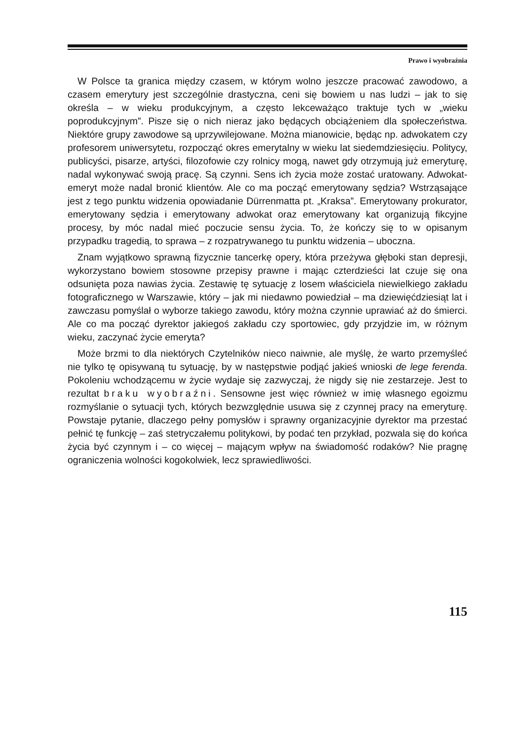Prawo i wyobraźnia
W Polsce ta granica między czasem, w którym wolno jeszcze pracować zawodowo, a czasem emerytury jest szczególnie drastyczna, ceni się bowiem u nas ludzi – jak to się określa – w wieku produkcyjnym, a często lekceważąco traktuje tych w „wieku poprodukcyjnym”. Pisze się o nich nieraz jako będących obciążeniem dla społeczeństwa. Niektóre grupy zawodowe są uprzywilejowane. Można mianowicie, będąc np. adwokatem czy profesorem uniwersytetu, rozpocząć okres emerytalny w wieku lat siedemdziesięciu. Politycy, publicyści, pisarze, artyści, filozofowie czy rolnicy mogą, nawet gdy otrzymują już emeryturę, nadal wykonywać swoją pracę. Są czynni. Sens ich życia może zostać uratowany. Adwokat-emeryt może nadal bronić klientów. Ale co ma począć emerytowany sędzia? Wstrząsające jest z tego punktu widzenia opowiadanie Dürrenmatta pt. „Kraksa”. Emerytowany prokurator, emerytowany sędzia i emerytowany adwokat oraz emerytowany kat organizują fikcyjne procesy, by móc nadal mieć poczucie sensu życia. To, że kończy się to w opisanym przypadku tragedią, to sprawa – z rozpatrywanego tu punktu widzenia – uboczna.
Znam wyjątkowo sprawną fizycznie tancerkę opery, która przeżywa głęboki stan depresji, wykorzystano bowiem stosowne przepisy prawne i mając czterdzieści lat czuje się ona odsunięta poza nawias życia. Zestawię tę sytuację z losem właściciela niewielkiego zakładu fotograficznego w Warszawie, który – jak mi niedawno powiedział – ma dziewięćdziesiąt lat i zawczasu pomyślał o wyborze takiego zawodu, który można czynnie uprawiać aż do śmierci. Ale co ma począć dyrektor jakiegoś zakładu czy sportowiec, gdy przyjdzie im, w różnym wieku, zaczynać życie emeryta?
Może brzmi to dla niektórych Czytelników nieco naiwnie, ale myślę, że warto przemyśleć nie tylko tę opisywaną tu sytuację, by w następstwie podjąć jakieś wnioski de lege ferenda. Pokoleniu wchodzącemu w życie wydaje się zazwyczaj, że nigdy się nie zestarzeje. Jest to rezultat braku wyobraźni. Sensowne jest więc również w imię własnego egoizmu rozmyślanie o sytuacji tych, których bezwzględnie usuwa się z czynnej pracy na emeryturę. Powstaje pytanie, dlaczego pełny pomysłów i sprawny organizacyjnie dyrektor ma przestać pełnić tę funkcję – zaś stetryczałemu politykowi, by podać ten przykład, pozwala się do końca życia być czynnym i – co więcej – mającym wpływ na świadomość rodaków? Nie pragnę ograniczenia wolności kogokolwiek, lecz sprawiedliwości.
115